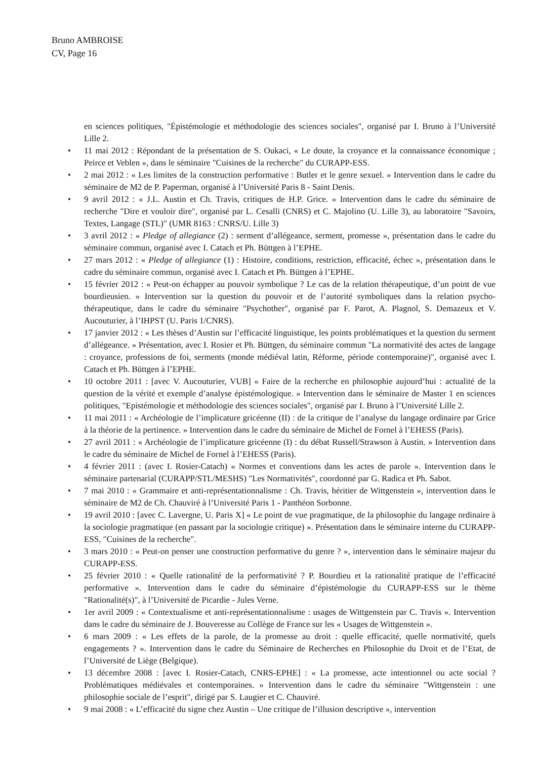Bruno AMBROISE
CV, Page 16
en sciences politiques, "Épistémologie et méthodologie des sciences sociales", organisé par I. Bruno à l’Université Lille 2.
• 11 mai 2012 : Répondant de la présentation de S. Oukaci, « Le doute, la croyance et la connaissance économique ; Peirce et Veblen », dans le séminaire "Cuisines de la recherche" du CURAPP-ESS.
• 2 mai 2012 : « Les limites de la construction performative : Butler et le genre sexuel. » Intervention dans le cadre du séminaire de M2 de P. Paperman, organisé à l’Université Paris 8 - Saint Denis.
• 9 avril 2012 : « J.L. Austin et Ch. Travis, critiques de H.P. Grice. » Intervention dans le cadre du séminaire de recherche "Dire et vouloir dire", organisé par L. Cesalli (CNRS) et C. Majolino (U. Lille 3), au laboratoire "Savoirs, Textes, Langage (STL)" (UMR 8163 : CNRS/U. Lille 3)
• 3 avril 2012 : « Pledge of allegiance (2) : serment d’allégeance, serment, promesse », présentation dans le cadre du séminaire commun, organisé avec I. Catach et Ph. Büttgen à l’EPHE.
• 27 mars 2012 : « Pledge of allegiance (1) : Histoire, conditions, restriction, efficacité, échec », présentation dans le cadre du séminaire commun, organisé avec I. Catach et Ph. Büttgen à l’EPHE.
• 15 février 2012 : « Peut-on échapper au pouvoir symbolique ? Le cas de la relation thérapeutique, d’un point de vue bourdieusien. » Intervention sur la question du pouvoir et de l’autorité symboliques dans la relation psycho-thérapeutique, dans le cadre du séminaire "Psychother", organisé par F. Parot, A. Plagnol, S. Demazeux et V. Aucouturier, à l’IHPST (U. Paris 1/CNRS).
• 17 janvier 2012 : « Les thèses d’Austin sur l’efficacité linguistique, les points problématiques et la question du serment d’allégeance. » Présentation, avec I. Rosier et Ph. Büttgen, du séminaire commun "La normativité des actes de langage : croyance, professions de foi, serments (monde médiéval latin, Réforme, période contemporaine)", organisé avec I. Catach et Ph. Büttgen à l’EPHE.
• 10 octobre 2011 : [avec V. Aucouturier, VUB] « Faire de la recherche en philosophie aujourd’hui : actualité de la question de la vérité et exemple d’analyse épistémologique. » Intervention dans le séminaire de Master 1 en sciences politiques, "Epistémologie et méthodologie des sciences sociales", organisé par I. Bruno à l’Université Lille 2.
• 11 mai 2011 : « Archéologie de l’implicature gricéenne (II) : de la critique de l’analyse du langage ordinaire par Grice à la théorie de la pertinence. » Intervention dans le cadre du séminaire de Michel de Fornel à l’EHESS (Paris).
• 27 avril 2011 : « Archéologie de l’implicature gricéenne (I) : du débat Russell/Strawson à Austin. » Intervention dans le cadre du séminaire de Michel de Fornel à l’EHESS (Paris).
• 4 février 2011 : (avec I. Rosier-Catach) « Normes et conventions dans les actes de parole ». Intervention dans le séminaire partenarial (CURAPP/STL/MESHS) "Les Normativités", coordonné par G. Radica et Ph. Sabot.
• 7 mai 2010 : « Grammaire et anti-représentationnalisme : Ch. Travis, héritier de Wittgenstein », intervention dans le séminaire de M2 de Ch. Chauviré à l’Université Paris 1 - Panthéon Sorbonne.
• 19 avril 2010 : [avec C. Lavergne, U. Paris X] « Le point de vue pragmatique, de la philosophie du langage ordinaire à la sociologie pragmatique (en passant par la sociologie critique) ». Présentation dans le séminaire interne du CURAPP-ESS, "Cuisines de la recherche".
• 3 mars 2010 : « Peut-on penser une construction performative du genre ? », intervention dans le séminaire majeur du CURAPP-ESS.
• 25 février 2010 : « Quelle rationalité de la performativité ? P. Bourdieu et la rationalité pratique de l’efficacité performative ». Intervention dans le cadre du séminaire d’épistémologie du CURAPP-ESS sur le thème "Rationalité(s)", à l’Université de Picardie - Jules Verne.
• 1er avril 2009 : « Contextualisme et anti-représentationnalisme : usages de Wittgenstein par C. Travis ». Intervention dans le cadre du séminaire de J. Bouveresse au Collège de France sur les « Usages de Wittgenstein ».
• 6 mars 2009 : « Les effets de la parole, de la promesse au droit : quelle efficacité, quelle normativité, quels engagements ? ». Intervention dans le cadre du Séminaire de Recherches en Philosophie du Droit et de l’Etat, de l’Université de Liège (Belgique).
• 13 décembre 2008 : [avec I. Rosier-Catach, CNRS-EPHE] : « La promesse, acte intentionnel ou acte social ? Problématiques médiévales et contemporaines. » Intervention dans le cadre du séminaire "Wittgenstein : une philosophie sociale de l’esprit", dirigé par S. Laugier et C. Chauviré.
• 9 mai 2008 : « L’efficacité du signe chez Austin – Une critique de l’illusion descriptive », intervention